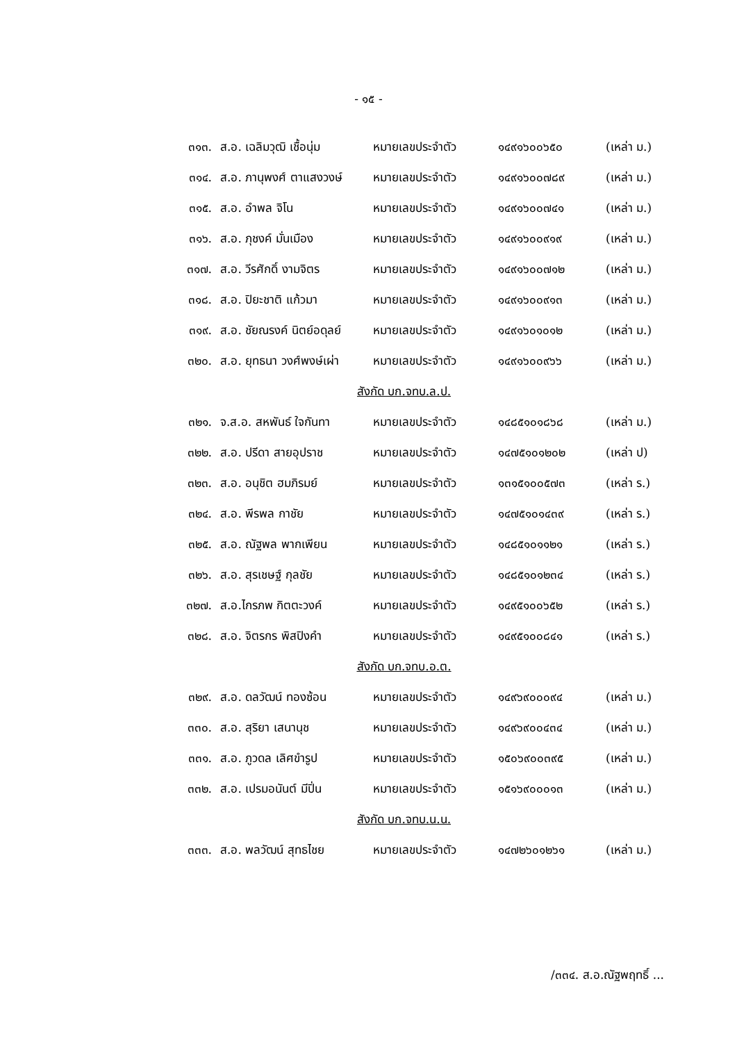- ๑๕ -
| ๓๑๓. | ส.อ. เฉลิมวุฒิ เชื้อนุ่ม | หมายเลขประจำตัว | ๑๔๙๑๖๐๐๖๕๐ | (เหล่า ม.) |
| ๓๑๔. | ส.อ. ภานุพงศ์ ตาแสงวงษ์ | หมายเลขประจำตัว | ๑๔๙๑๖๐๐๗๘๙ | (เหล่า ม.) |
| ๓๑๕. | ส.อ. อำพล จิโน | หมายเลขประจำตัว | ๑๔๙๑๖๐๐๗๔๑ | (เหล่า ม.) |
| ๓๑๖. | ส.อ. ภุชงค์ มั่นเมือง | หมายเลขประจำตัว | ๑๔๙๑๖๐๐๙๑๙ | (เหล่า ม.) |
| ๓๑๗. | ส.อ. วีรศักดิ์ งามจิตร | หมายเลขประจำตัว | ๑๔๙๑๖๐๐๗๑๒ | (เหล่า ม.) |
| ๓๑๘. | ส.อ. ปิยะชาติ แก้วมา | หมายเลขประจำตัว | ๑๔๙๑๖๐๐๙๑๓ | (เหล่า ม.) |
| ๓๑๙. | ส.อ. ชัยณรงค์ นิตย์อดุลย์ | หมายเลขประจำตัว | ๑๔๙๑๖๐๑๐๑๒ | (เหล่า ม.) |
| ๓๒๐. | ส.อ. ยุทธนา วงศ์พงษ์เผ่า | หมายเลขประจำตัว | ๑๔๙๑๖๐๐๙๖๖ | (เหล่า ม.) |
| สังกัด บก.จทบ.ล.ป. | | | | |
| ๓๒๑. | จ.ส.อ. สหพันธ์ ใจกันทา | หมายเลขประจำตัว | ๑๔๘๕๑๐๑๘๖๘ | (เหล่า ม.) |
| ๓๒๒. | ส.อ. ปรีดา สายอุปราช | หมายเลขประจำตัว | ๑๔๗๕๑๐๑๒๐๒ | (เหล่า ป) |
| ๓๒๓. | ส.อ. อนุชิต ฮมภิรมย์ | หมายเลขประจำตัว | ๑๓๑๕๑๐๐๕๗๓ | (เหล่า ร.) |
| ๓๒๔. | ส.อ. พีรพล กาชัย | หมายเลขประจำตัว | ๑๔๗๕๑๐๑๔๓๙ | (เหล่า ร.) |
| ๓๒๕. | ส.อ. ณัฐพล พากเพียน | หมายเลขประจำตัว | ๑๔๘๕๑๐๑๑๒๑ | (เหล่า ร.) |
| ๓๒๖. | ส.อ. สุรเชษฐ์ กุลชัย | หมายเลขประจำตัว | ๑๔๘๕๑๐๑๒๓๔ | (เหล่า ร.) |
| ๓๒๗. | ส.อ.ไกรภพ กิตตะวงค์ | หมายเลขประจำตัว | ๑๔๙๕๑๐๐๖๕๒ | (เหล่า ร.) |
| ๓๒๘. | ส.อ. จิตรกร พิสปิงคำ | หมายเลขประจำตัว | ๑๔๙๕๑๐๐๘๔๑ | (เหล่า ร.) |
| สังกัด บก.จทบ.อ.ต. | | | | |
| ๓๒๙. | ส.อ. ดลวัฒน์ ทองซ้อน | หมายเลขประจำตัว | ๑๔๙๖๙๐๐๐๙๔ | (เหล่า ม.) |
| ๓๓๐. | ส.อ. สุริยา เสนานุช | หมายเลขประจำตัว | ๑๔๙๖๙๐๐๔๓๔ | (เหล่า ม.) |
| ๓๓๑. | ส.อ. ภูวดล เลิศขำรูป | หมายเลขประจำตัว | ๑๕๐๖๙๐๐๓๙๕ | (เหล่า ม.) |
| ๓๓๒. | ส.อ. เปรมอนันต์ มีปิ่น | หมายเลขประจำตัว | ๑๕๑๖๙๐๐๐๑๓ | (เหล่า ม.) |
| สังกัด บก.จทบ.น.น. | | | | |
| ๓๓๓. | ส.อ. พลวัฒน์ สุทธไชย | หมายเลขประจำตัว | ๑๔๗๒๖๐๑๒๖๑ | (เหล่า ม.) |
/๓๓๔. ส.อ.ณัฐพฤทธิ์ ...